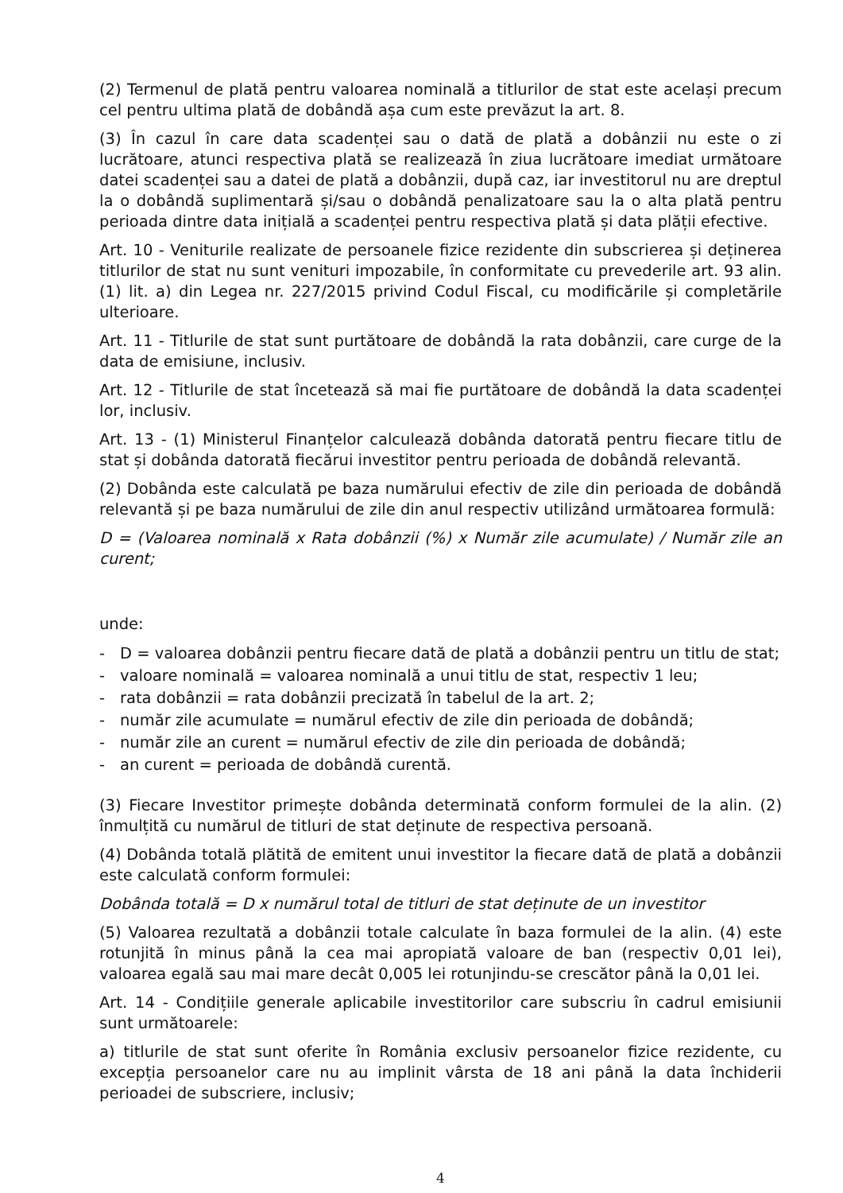(2) Termenul de plată pentru valoarea nominală a titlurilor de stat este același precum cel pentru ultima plată de dobândă așa cum este prevăzut la art. 8.
(3) În cazul în care data scadenței sau o dată de plată a dobânzii nu este o zi lucrătoare, atunci respectiva plată se realizează în ziua lucrătoare imediat următoare datei scadenței sau a datei de plată a dobânzii, după caz, iar investitorul nu are dreptul la o dobândă suplimentară și/sau o dobândă penalizatoare sau la o alta plată pentru perioada dintre data inițială a scadenței pentru respectiva plată și data plății efective.
Art. 10 - Veniturile realizate de persoanele fizice rezidente din subscrierea și deținerea titlurilor de stat nu sunt venituri impozabile, în conformitate cu prevederile art. 93 alin.(1) lit. a) din Legea nr. 227/2015 privind Codul Fiscal, cu modificările și completările ulterioare.
Art. 11 - Titlurile de stat sunt purtătoare de dobândă la rata dobânzii, care curge de la data de emisiune, inclusiv.
Art. 12 - Titlurile de stat încetează să mai fie purtătoare de dobândă la data scadenței lor, inclusiv.
Art. 13 - (1) Ministerul Finanțelor calculează dobânda datorată pentru fiecare titlu de stat și dobânda datorată fiecărui investitor pentru perioada de dobândă relevantă.
(2) Dobânda este calculată pe baza numărului efectiv de zile din perioada de dobândă relevantă și pe baza numărului de zile din anul respectiv utilizând următoarea formulă:
D = (Valoarea nominală x Rata dobânzii (%) x Număr zile acumulate) / Număr zile an curent;
unde:
- D = valoarea dobânzii pentru fiecare dată de plată a dobânzii pentru un titlu de stat;
- valoare nominală = valoarea nominală a unui titlu de stat, respectiv 1 leu;
- rata dobânzii = rata dobânzii precizată în tabelul de la art. 2;
- număr zile acumulate = numărul efectiv de zile din perioada de dobândă;
- număr zile an curent = numărul efectiv de zile din perioada de dobândă;
- an curent = perioada de dobândă curentă.
(3) Fiecare Investitor primește dobânda determinată conform formulei de la alin. (2) înmulțită cu numărul de titluri de stat deținute de respectiva persoană.
(4) Dobânda totală plătită de emitent unui investitor la fiecare dată de plată a dobânzii este calculată conform formulei:
Dobânda totală = D x numărul total de titluri de stat deținute de un investitor
(5) Valoarea rezultată a dobânzii totale calculate în baza formulei de la alin. (4) este rotunjită în minus până la cea mai apropiată valoare de ban (respectiv 0,01 lei), valoarea egală sau mai mare decât 0,005 lei rotunjindu-se crescător până la 0,01 lei.
Art. 14 - Condițiile generale aplicabile investitorilor care subscriu în cadrul emisiunii sunt următoarele:
a) titlurile de stat sunt oferite în România exclusiv persoanelor fizice rezidente, cu excepția persoanelor care nu au implinit vârsta de 18 ani până la data închiderii perioadei de subscriere, inclusiv;
4